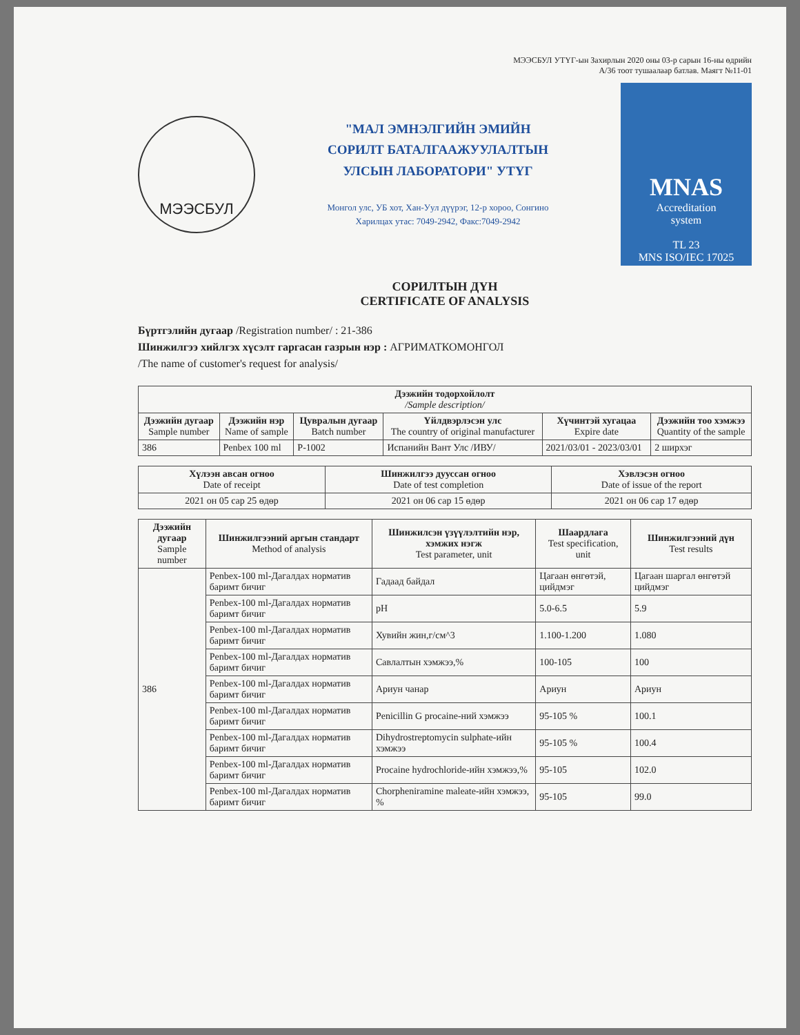МЭЭСБУЛ УТҮГ-ын Захирлын 2020 оны 03-р сарын 16-ны өдрийн
А/36 тоот тушаалаар батлав. Маягт №11-01
МЭЭСБУЛ
"МАЛ ЭМНЭЛГИЙН ЭМИЙН
СОРИЛТ БАТАЛГААЖУУЛАЛТЫН
УЛСЫН ЛАБОРАТОРИ" УТҮГ
Монгол улс, УБ хот, Хан-Уул дүүрэг, 12-р хороо, Сонгино
Харилцах утас: 7049-2942, Факс:7049-2942
MNAS
Accreditation
system
TL 23
MNS ISO/IEC 17025
СОРИЛТЫН ДҮН
CERTIFICATE OF ANALYSIS
Бүртгэлийн дугаар /Registration number/ : 21-386
Шинжилгээ хийлгэх хүсэлт гаргасан газрын нэр : АГРИМАТКОМОНГОЛ
/The name of customer's request for analysis/
| Дээжийн тодорхойлолт /Sample description/ | | | | | |
| --- | --- | --- | --- | --- | --- |
| Дээжийн дугаар Sample number | Дээжийн нэр Name of sample | Цувралын дугаар Batch number | Үйлдвэрлэсэн улс The country of original manufacturer | Хүчинтэй хугацаа Expire date | Дээжийн тоо хэмжээ Quantity of the sample |
| 386 | Penbex 100 ml | P-1002 | Испанийн Вант Улс /ИВУ/ | 2021/03/01 - 2023/03/01 | 2 ширхэг |
| Хүлээн авсан огноо Date of receipt | Шинжилгээ дууссан огноо Date of test completion | Хэвлэсэн огноо Date of issue of the report |
| --- | --- | --- |
| 2021 он 05 сар 25 өдөр | 2021 он 06 сар 15 өдөр | 2021 он 06 сар 17 өдөр |
| Дээжийн дугаар Sample number | Шинжилгээний аргын стандарт Method of analysis | Шинжилсэн үзүүлэлтийн нэр, хэмжих нэгж Test parameter, unit | Шаардлага Test specification, unit | Шинжилгээний дүн Test results |
| --- | --- | --- | --- | --- |
| 386 | Penbex-100 ml-Дагалдах норматив баримт бичиг | Гадаад байдал | Цагаан өнгөтэй, цийдмэг | Цагаан шаргал өнгөтэй цийдмэг |
| | Penbex-100 ml-Дагалдах норматив баримт бичиг | pH | 5.0-6.5 | 5.9 |
| | Penbex-100 ml-Дагалдах норматив баримт бичиг | Хувийн жин,г/см^3 | 1.100-1.200 | 1.080 |
| | Penbex-100 ml-Дагалдах норматив баримт бичиг | Савлалтын хэмжээ,% | 100-105 | 100 |
| | Penbex-100 ml-Дагалдах норматив баримт бичиг | Ариун чанар | Ариун | Ариун |
| | Penbex-100 ml-Дагалдах норматив баримт бичиг | Penicillin G procaine-ний хэмжээ | 95-105 % | 100.1 |
| | Penbex-100 ml-Дагалдах норматив баримт бичиг | Dihydrostreptomycin sulphate-ийн хэмжээ | 95-105 % | 100.4 |
| | Penbex-100 ml-Дагалдах норматив баримт бичиг | Procaine hydrochloride-ийн хэмжээ,% | 95-105 | 102.0 |
| | Penbex-100 ml-Дагалдах норматив баримт бичиг | Chorpheniramine maleate-ийн хэмжээ, % | 95-105 | 99.0 |